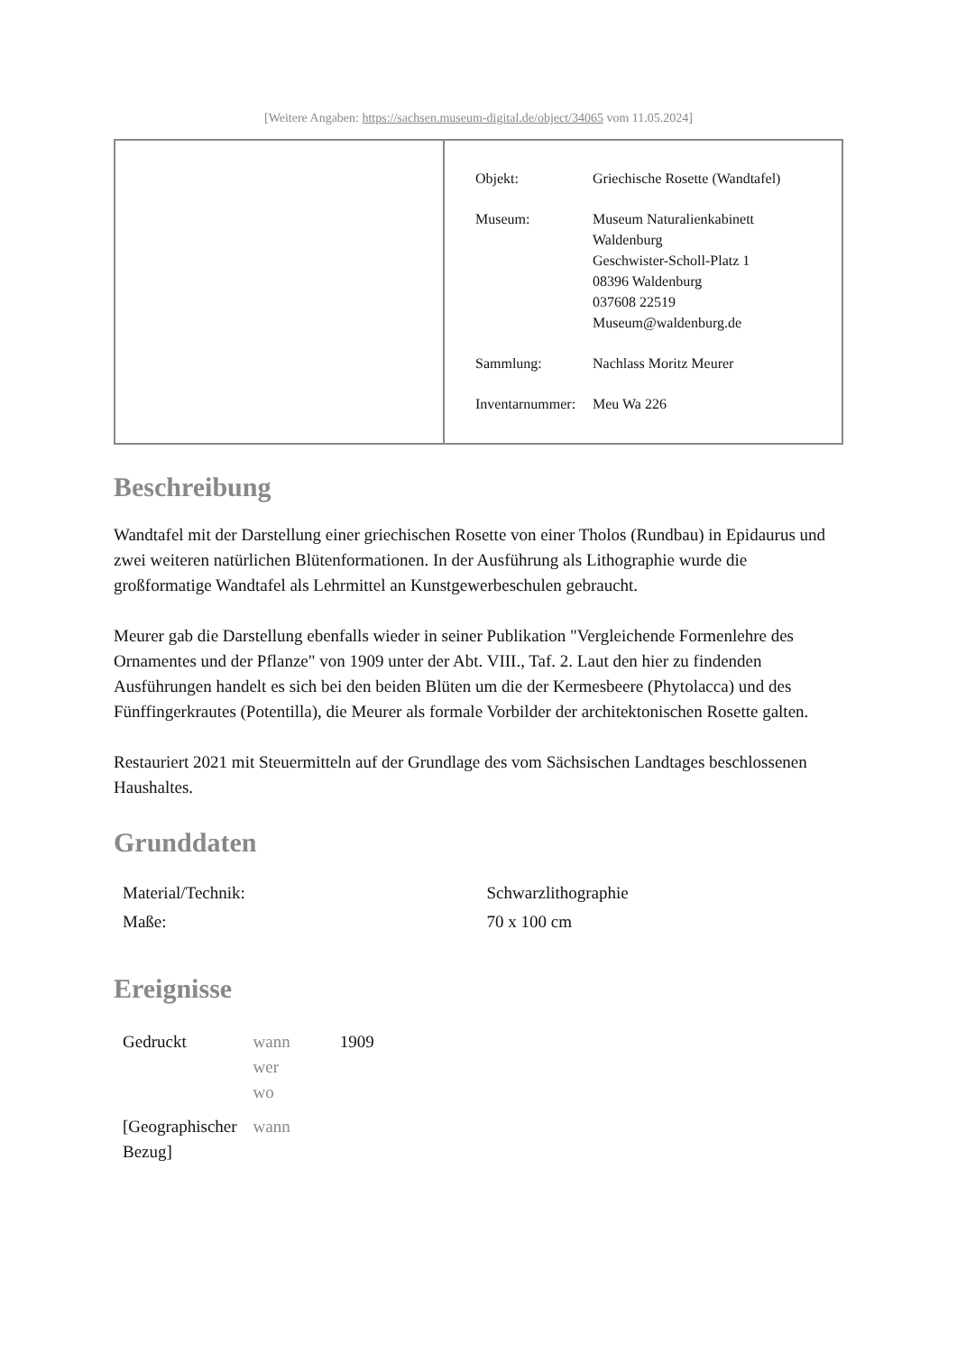[Weitere Angaben: https://sachsen.museum-digital.de/object/34065 vom 11.05.2024]
| Objekt: | Griechische Rosette (Wandtafel) |
| Museum: | Museum Naturalienkabinett Waldenburg Geschwister-Scholl-Platz 1 08396 Waldenburg 037608 22519 Museum@waldenburg.de |
| Sammlung: | Nachlass Moritz Meurer |
| Inventarnummer: | Meu Wa 226 |
Beschreibung
Wandtafel mit der Darstellung einer griechischen Rosette von einer Tholos (Rundbau) in Epidaurus und zwei weiteren natürlichen Blütenformationen. In der Ausführung als Lithographie wurde die großformatige Wandtafel als Lehrmittel an Kunstgewerbeschulen gebraucht.
Meurer gab die Darstellung ebenfalls wieder in seiner Publikation "Vergleichende Formenlehre des Ornamentes und der Pflanze" von 1909 unter der Abt. VIII., Taf. 2. Laut den hier zu findenden Ausführungen handelt es sich bei den beiden Blüten um die der Kermesbeere (Phytolacca) und des Fünffingerkrautes (Potentilla), die Meurer als formale Vorbilder der architektonischen Rosette galten.
Restauriert 2021 mit Steuermitteln auf der Grundlage des vom Sächsischen Landtages beschlossenen Haushaltes.
Grunddaten
| Material/Technik: | Schwarzlithographie |
| Maße: | 70 x 100 cm |
Ereignisse
| Gedruckt | wann wer wo | 1909 |
| [Geographischer Bezug] | wann | |